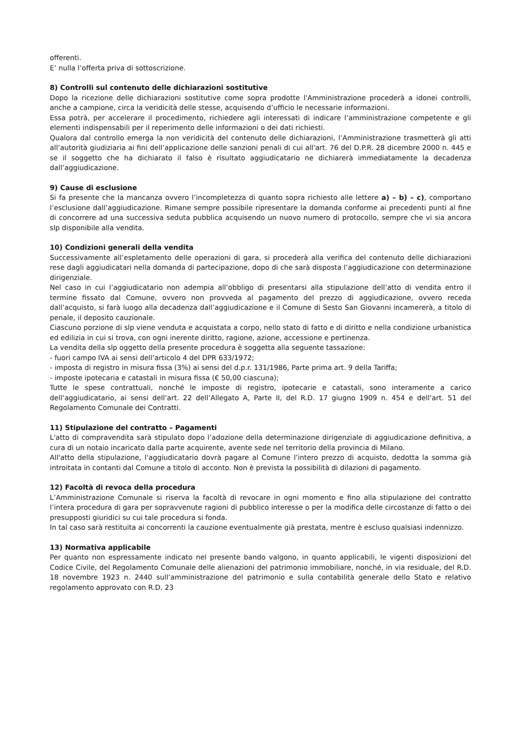offerenti.
E’ nulla l’offerta priva di sottoscrizione.
8) Controlli sul contenuto delle dichiarazioni sostitutive
Dopo la ricezione delle dichiarazioni sostitutive come sopra prodotte l'Amministrazione procederà a idonei controlli, anche a campione, circa la veridicità delle stesse, acquisendo d’ufficio le necessarie informazioni.
Essa potrà, per accelerare il procedimento, richiedere agli interessati di indicare l’amministrazione competente e gli elementi indispensabili per il reperimento delle informazioni o dei dati richiesti.
Qualora dal controllo emerga la non veridicità del contenuto delle dichiarazioni, l’Amministrazione trasmetterà gli atti all’autorità giudiziaria ai fini dell’applicazione delle sanzioni penali di cui all'art. 76 del D.P.R. 28 dicembre 2000 n. 445 e se il soggetto che ha dichiarato il falso è risultato aggiudicatario ne dichiarerà immediatamente la decadenza dall’aggiudicazione.
9) Cause di esclusione
Si fa presente che la mancanza ovvero l’incompletezza di quanto sopra richiesto alle lettere a) – b) – c), comportano l’esclusione dall’aggiudicazione. Rimane sempre possibile ripresentare la domanda conforme ai precedenti punti al fine di concorrere ad una successiva seduta pubblica acquisendo un nuovo numero di protocollo, sempre che vi sia ancora slp disponibile alla vendita.
10) Condizioni generali della vendita
Successivamente all’espletamento delle operazioni di gara, si procederà alla verifica del contenuto delle dichiarazioni rese dagli aggiudicatari nella domanda di partecipazione, dopo di che sarà disposta l’aggiudicazione con determinazione dirigenziale.
Nel caso in cui l’aggiudicatario non adempia all’obbligo di presentarsi alla stipulazione dell’atto di vendita entro il termine fissato dal Comune, ovvero non provveda al pagamento del prezzo di aggiudicazione, ovvero receda dall’acquisto, si farà luogo alla decadenza dall’aggiudicazione e il Comune di Sesto San Giovanni incamererà, a titolo di penale, il deposito cauzionale.
Ciascuno porzione di slp viene venduta e acquistata a corpo, nello stato di fatto e di diritto e nella condizione urbanistica ed edilizia in cui si trova, con ogni inerente diritto, ragione, azione, accessione e pertinenza.
La vendita della slp oggetto della presente procedura è soggetta alla seguente tassazione:
- fuori campo IVA ai sensi dell’articolo 4 del DPR 633/1972;
- imposta di registro in misura fissa (3%) ai sensi del d.p.r. 131/1986, Parte prima art. 9 della Tariffa;
- imposte ipotecaria e catastali in misura fissa (€ 50,00 ciascuna);
Tutte le spese contrattuali, nonché le imposte di registro, ipotecarie e catastali, sono interamente a carico dell’aggiudicatario, ai sensi dell’art. 22 dell’Allegato A, Parte II, del R.D. 17 giugno 1909 n. 454 e dell’art. 51 del Regolamento Comunale dei Contratti.
11) Stipulazione del contratto – Pagamenti
L'atto di compravendita sarà stipulato dopo l’adozione della determinazione dirigenziale di aggiudicazione definitiva, a cura di un notaio incaricato dalla parte acquirente, avente sede nel territorio della provincia di Milano.
All'atto della stipulazione, l'aggiudicatario dovrà pagare al Comune l’intero prezzo di acquisto, dedotta la somma già introitata in contanti dal Comune a titolo di acconto. Non è prevista la possibilità di dilazioni di pagamento.
12) Facoltà di revoca della procedura
L’Amministrazione Comunale si riserva la facoltà di revocare in ogni momento e fino alla stipulazione del contratto l’intera procedura di gara per sopravvenute ragioni di pubblico interesse o per la modifica delle circostanze di fatto o dei presupposti giuridici su cui tale procedura si fonda.
In tal caso sarà restituita ai concorrenti la cauzione eventualmente già prestata, mentre è escluso qualsiasi indennizzo.
13) Normativa applicabile
Per quanto non espressamente indicato nel presente bando valgono, in quanto applicabili, le vigenti disposizioni del Codice Civile, del Regolamento Comunale delle alienazioni del patrimonio immobiliare, nonché, in via residuale, del R.D. 18 novembre 1923 n. 2440 sull’amministrazione del patrimonio e sulla contabilità generale dello Stato e relativo regolamento approvato con R.D. 23